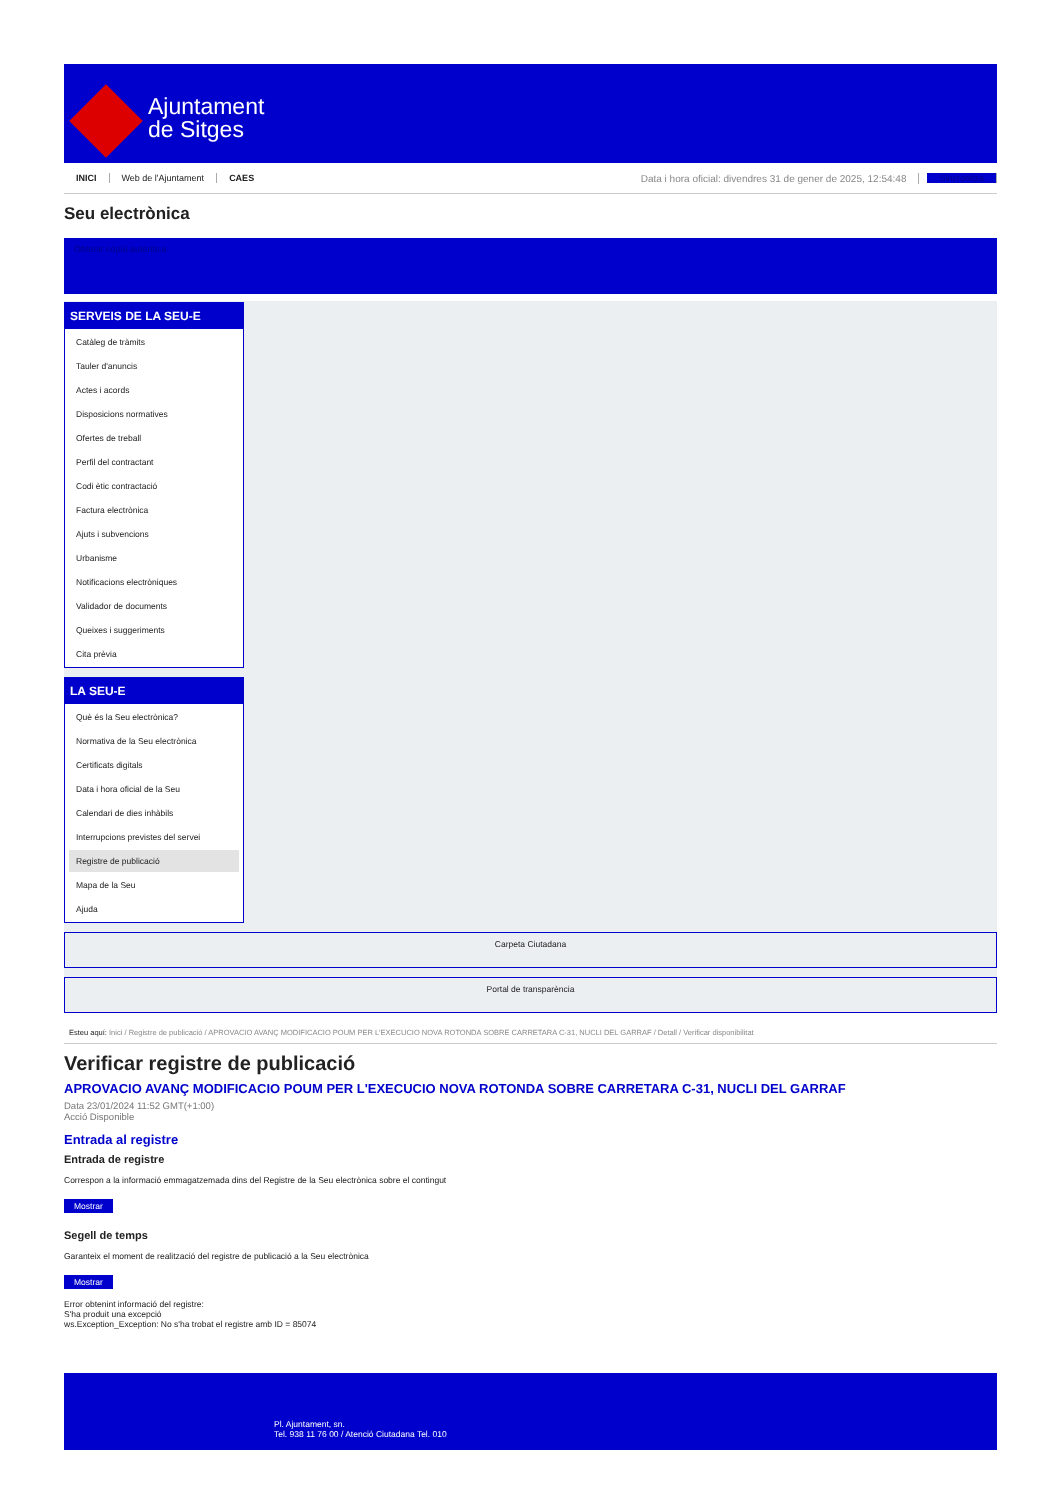Ajuntament
de Sitges
INICI Web de l'Ajuntament CAES Data i hora oficial: divendres 31 de gener de 2025, 12:54:48 Sincronitza
Seu electrònica
Obtenir còpia autèntica
SERVEIS DE LA SEU-E
Catàleg de tràmits
Tauler d'anuncis
Actes i acords
Disposicions normatives
Ofertes de treball
Perfil del contractant
Codi ètic contractació
Factura electrònica
Ajuts i subvencions
Urbanisme
Notificacions electròniques
Validador de documents
Queixes i suggeriments
Cita prèvia
LA SEU-E
Què és la Seu electrònica?
Normativa de la Seu electrònica
Certificats digitals
Data i hora oficial de la Seu
Calendari de dies inhàbils
Interrupcions previstes del servei
Registre de publicació
Mapa de la Seu
Ajuda
Carpeta Ciutadana
Portal de transparència
Esteu aquí: Inici / Registre de publicació / APROVACIO AVANÇ MODIFICACIO POUM PER L'EXECUCIO NOVA ROTONDA SOBRE CARRETARA C-31, NUCLI DEL GARRAF / Detall / Verificar disponibilitat
Verificar registre de publicació
APROVACIO AVANÇ MODIFICACIO POUM PER L'EXECUCIO NOVA ROTONDA SOBRE CARRETARA C-31, NUCLI DEL GARRAF
Data 23/01/2024 11:52 GMT(+1:00)
Acció Disponible
Entrada al registre
Entrada de registre
Correspon a la informació emmagatzemada dins del Registre de la Seu electrònica sobre el contingut
Mostrar
Segell de temps
Garanteix el moment de realització del registre de publicació a la Seu electrònica
Mostrar
Error obtenint informació del registre:
S'ha produit una excepció
ws.Exception_Exception: No s'ha trobat el registre amb ID = 85074
Pl. Ajuntament, sn.
Tel. 938 11 76 00 / Atenció Ciutadana Tel. 010